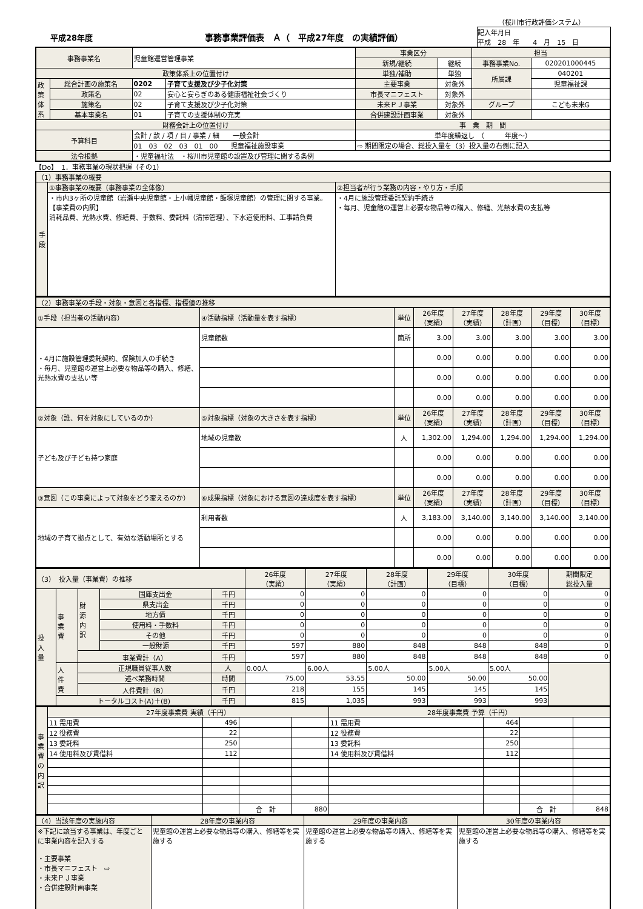（桜川市行政評価システム）
平成28年度 事務事業評価表　Ａ（　平成27年度　の実績評価）
記入年月日
平成　28　年　　4　月　15　日
| 事務事業名 | | 児童館運営管理事業 | | 事業区分 | | 担当 | |
| | | | | 新規/継続 | 継続 | 事務事業No. | 020201000445 |
| 政策体系上の位置付け | | | | 単独/補助 | 単独 | 所属課 | 040201 |
| 政 策 体 系 | 総合計画の施策名 | 0202 | 子育て支援及び少子化対策 | 主要事業 | 対象外 | | 児童福祉課 |
| | 政策名 | 02 | 安心と安らぎのある健康福祉社会づくり | 市長マニフェスト | 対象外 | | |
| | 施策名 | 02 | 子育て支援及び少子化対策 | 未来ＰＪ事業 | 対象外 | グループ | こども未来G |
| | 基本事業名 | 01 | 子育ての支援体制の充実 | 合併建設計画事業 | 対象外 | | |
| 財務会計上の位置付け | | | | 事 業 期 間 | | | |
| 予算科目 | | 会計 / 款 / 項 / 目 / 事業 / 細 一般会計 | | 単年度繰返し （ 年度～） | | | |
| | | 01 03 02 03 01 00 児童福祉施設事業 | | ⇨ 期間限定の場合、総投入量を（3）投入量の右側に記入 | | | |
| 法令根拠 | | ・児童福祉法 ・桜川市児童館の設置及び管理に関する条例 | | | | | |
【Do】　1．事務事業の現状把握（その1）
| （1）事務事業の概要 | | |
| 手 段 | ①事務事業の概要（事務事業の全体像） | ②担当者が行う業務の内容・やり方・手順 |
| | ・市内3ヶ所の児童館（岩瀬中央児童館・上小幡児童館・飯塚児童館）の管理に関する事業。 【事業費の内訳】 消耗品費、光熱水費、修繕費、手数料、委託料（清掃管理）、下水道使用料、工事請負費 | ・4月に施設管理委託契約手続き ・毎月、児童館の運営上必要な物品等の購入、修繕、光熱水費の支払等 |
| （2）事務事業の手段・対象・意図と各指標、指標値の推移 | | | | | | | |
| ①手段（担当者の活動内容） | ④活動指標（活動量を表す指標） | 単位 | 26年度 （実績） | 27年度 （実績） | 28年度 （計画） | 29年度 （目標） | 30年度 （目標） |
| ・4月に施設管理委託契約、保険加入の手続き ・毎月、児童館の運営上必要な物品等の購入、修繕、光熱水費の支払い等 | 児童館数 | 箇所 | 3.00 | 3.00 | 3.00 | 3.00 | 3.00 |
| | | | 0.00 | 0.00 | 0.00 | 0.00 | 0.00 |
| | | | 0.00 | 0.00 | 0.00 | 0.00 | 0.00 |
| | | | 0.00 | 0.00 | 0.00 | 0.00 | 0.00 |
| ②対象（誰、何を対象にしているのか） | ⑤対象指標（対象の大きさを表す指標） | 単位 | 26年度 （実績） | 27年度 （実績） | 28年度 （計画） | 29年度 （目標） | 30年度 （目標） |
| 子ども及び子ども持つ家庭 | 地域の児童数 | 人 | 1,302.00 | 1,294.00 | 1,294.00 | 1,294.00 | 1,294.00 |
| | | | 0.00 | 0.00 | 0.00 | 0.00 | 0.00 |
| | | | 0.00 | 0.00 | 0.00 | 0.00 | 0.00 |
| ③意図（この事業によって対象をどう変えるのか） | ⑥成果指標（対象における意図の達成度を表す指標） | 単位 | 26年度 （実績） | 27年度 （実績） | 28年度 （計画） | 29年度 （目標） | 30年度 （目標） |
| 地域の子育て拠点として、有効な活動場所とする | 利用者数 | 人 | 3,183.00 | 3,140.00 | 3,140.00 | 3,140.00 | 3,140.00 |
| | | | 0.00 | 0.00 | 0.00 | 0.00 | 0.00 |
| | | | 0.00 | 0.00 | 0.00 | 0.00 | 0.00 |
| （3） 投入量（事業費）の推移 | | | | | 26年度 （実績） | 27年度 （実績） | 28年度 （計画） | 29年度 （目標） | 30年度 （目標） | 期間限定 総投入量 |
| 投 入 量 | 事 業 費 | 財 源 内 訳 | 国庫支出金 | 千円 | 0 | 0 | 0 | 0 | 0 | 0 |
| | | | 県支出金 | 千円 | 0 | 0 | 0 | 0 | 0 | 0 |
| | | | 地方債 | 千円 | 0 | 0 | 0 | 0 | 0 | 0 |
| | | | 使用料・手数料 | 千円 | 0 | 0 | 0 | 0 | 0 | 0 |
| | | | その他 | 千円 | 0 | 0 | 0 | 0 | 0 | 0 |
| | | | 一般財源 | 千円 | 597 | 880 | 848 | 848 | 848 | 0 |
| | | 事業費計（A） | | 千円 | 597 | 880 | 848 | 848 | 848 | 0 |
| | 人 件 費 | 正規職員従事人数 | | 人 | 0.00人 | 6.00人 | 5.00人 | 5.00人 | 5.00人 | |
| | | 述べ業務時間 | | 時間 | 75.00 | 53.55 | 50.00 | 50.00 | 50.00 | |
| | | 人件費計（B） | | 千円 | 218 | 155 | 145 | 145 | 145 | |
| | トータルコスト(A)＋(B) | | | 千円 | 815 | 1,035 | 993 | 993 | 993 | |
| 事 業 費 の 内 訳 | 27年度事業費 実績（千円） | | | | 28年度事業費 予算（千円） | | | |
| | 11 需用費 | 496 | | | 11 需用費 | 464 | | |
| | 12 役務費 | 22 | | | 12 役務費 | 22 | | |
| | 13 委託料 | 250 | | | 13 委託料 | 250 | | |
| | 14 使用料及び賃借料 | 112 | | | 14 使用料及び賃借料 | 112 | | |
| | | | 合 計 | 880 | | | 合 計 | 848 |
| （4）当該年度の実施内容 | 28年度の事業内容 | 29年度の事業内容 | 30年度の事業内容 |
| ※下記に該当する事業は、年度ごとに事業内容を記入する ・主要事業 ・市長マニフェスト ⇨ ・未来ＰＪ事業 ・合併建設計画事業 | 児童館の運営上必要な物品等の購入、修繕等を実施する | 児童館の運営上必要な物品等の購入、修繕等を実施する | 児童館の運営上必要な物品等の購入、修繕等を実施する |